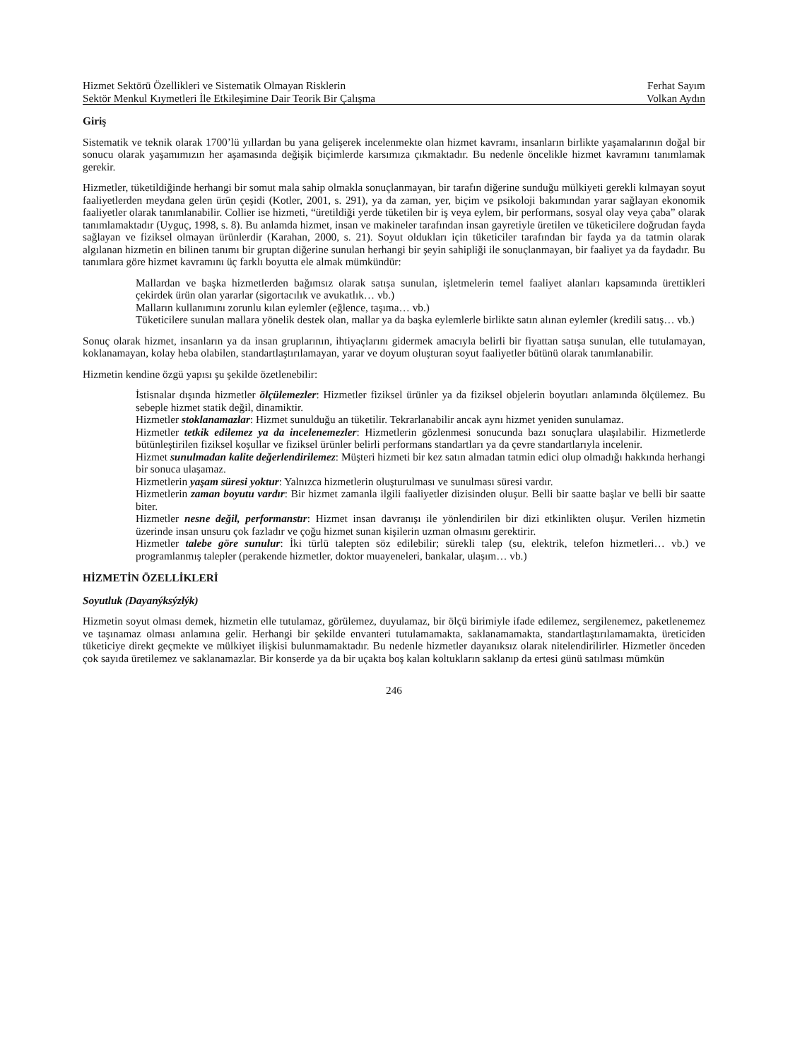Hizmet Sektörü Özellikleri ve Sistematik Olmayan Risklerin
Sektör Menkul Kıymetleri İle Etkileşimine Dair Teorik Bir Çalışma
Ferhat Sayım
Volkan Aydın
Giriş
Sistematik ve teknik olarak 1700’lü yıllardan bu yana gelişerek incelenmekte olan hizmet kavramı, insanların birlikte yaşamalarının doğal bir sonucu olarak yaşamımızın her aşamasında değişik biçimlerde karsımıza çıkmaktadır. Bu nedenle öncelikle hizmet kavramını tanımlamak gerekir.
Hizmetler, tüketildiğinde herhangi bir somut mala sahip olmakla sonuçlanmayan, bir tarafın diğerine sunduğu mülkiyeti gerekli kılmayan soyut faaliyetlerden meydana gelen ürün çeşidi (Kotler, 2001, s. 291), ya da zaman, yer, biçim ve psikoloji bakımından yarar sağlayan ekonomik faaliyetler olarak tanımlanabilir. Collier ise hizmeti, “üretildiği yerde tüketilen bir iş veya eylem, bir performans, sosyal olay veya çaba” olarak tanımlamaktadır (Uyguç, 1998, s. 8). Bu anlamda hizmet, insan ve makineler tarafından insan gayretiyle üretilen ve tüketicilere doğrudan fayda sağlayan ve fiziksel olmayan ürünlerdir (Karahan, 2000, s. 21). Soyut oldukları için tüketiciler tarafından bir fayda ya da tatmin olarak algılanan hizmetin en bilinen tanımı bir gruptan diğerine sunulan herhangi bir şeyin sahipliği ile sonuçlanmayan, bir faaliyet ya da faydadır. Bu tanımlara göre hizmet kavramını üç farklı boyutta ele almak mümkündür:
Mallardan ve başka hizmetlerden bağımsız olarak satışa sunulan, işletmelerin temel faaliyet alanları kapsamında ürettikleri çekirdek ürün olan yararlar (sigortacılık ve avukatlık… vb.)
Malların kullanımını zorunlu kılan eylemler (eğlence, taşıma… vb.)
Tüketicilere sunulan mallara yönelik destek olan, mallar ya da başka eylemlerle birlikte satın alınan eylemler (kredili satış… vb.)
Sonuç olarak hizmet, insanların ya da insan gruplarının, ihtiyaçlarını gidermek amacıyla belirli bir fiyattan satışa sunulan, elle tutulamayan, koklanamayan, kolay heba olabilen, standartlaştırılamayan, yarar ve doyum oluşturan soyut faaliyetler bütünü olarak tanımlanabilir.
Hizmetin kendine özgü yapısı şu şekilde özetlenebilir:
İstisnalar dışında hizmetler ölçülemezler: Hizmetler fiziksel ürünler ya da fiziksel objelerin boyutları anlamında ölçülemez. Bu sebeple hizmet statik değil, dinamiktir.
Hizmetler stoklanamazlar: Hizmet sunulduğu an tüketilir. Tekrarlanabilir ancak aynı hizmet yeniden sunulamaz.
Hizmetler tetkik edilemez ya da incelenemezler: Hizmetlerin gözlenmesi sonucunda bazı sonuçlara ulaşılabilir. Hizmetlerde bütünleştirilen fiziksel koşullar ve fiziksel ürünler belirli performans standartları ya da çevre standartlarıyla incelenir.
Hizmet sunulmadan kalite değerlendirilemez: Müşteri hizmeti bir kez satın almadan tatmin edici olup olmadığı hakkında herhangi bir sonuca ulaşamaz.
Hizmetlerin yaşam süresi yoktur: Yalnızca hizmetlerin oluşturulması ve sunulması süresi vardır.
Hizmetlerin zaman boyutu vardır: Bir hizmet zamanla ilgili faaliyetler dizisinden oluşur. Belli bir saatte başlar ve belli bir saatte biter.
Hizmetler nesne değil, performanstır: Hizmet insan davranışı ile yönlendirilen bir dizi etkinlikten oluşur. Verilen hizmetin üzerinde insan unsuru çok fazladır ve çoğu hizmet sunan kişilerin uzman olmasını gerektirir.
Hizmetler talebe göre sunulur: İki türlü talepten söz edilebilir; sürekli talep (su, elektrik, telefon hizmetleri… vb.) ve programlanmış talepler (perakende hizmetler, doktor muayeneleri, bankalar, ulaşım… vb.)
HİZMETİN ÖZELLİKLERİ
Soyutluk (Dayanýksýzlýk)
Hizmetin soyut olması demek, hizmetin elle tutulamaz, görülemez, duyulamaz, bir ölçü birimiyle ifade edilemez, sergilenemez, paketlenemez ve taşınamaz olması anlamına gelir. Herhangi bir şekilde envanteri tutulamamakta, saklanamamakta, standartlaştırılamamakta, üreticiden tüketiciye direkt geçmekte ve mülkiyet ilişkisi bulunmamaktadır. Bu nedenle hizmetler dayanıksız olarak nitelendirilirler. Hizmetler önceden çok sayıda üretilemez ve saklanamazlar. Bir konserde ya da bir uçakta boş kalan koltukların saklanıp da ertesi günü satılması mümkün
246